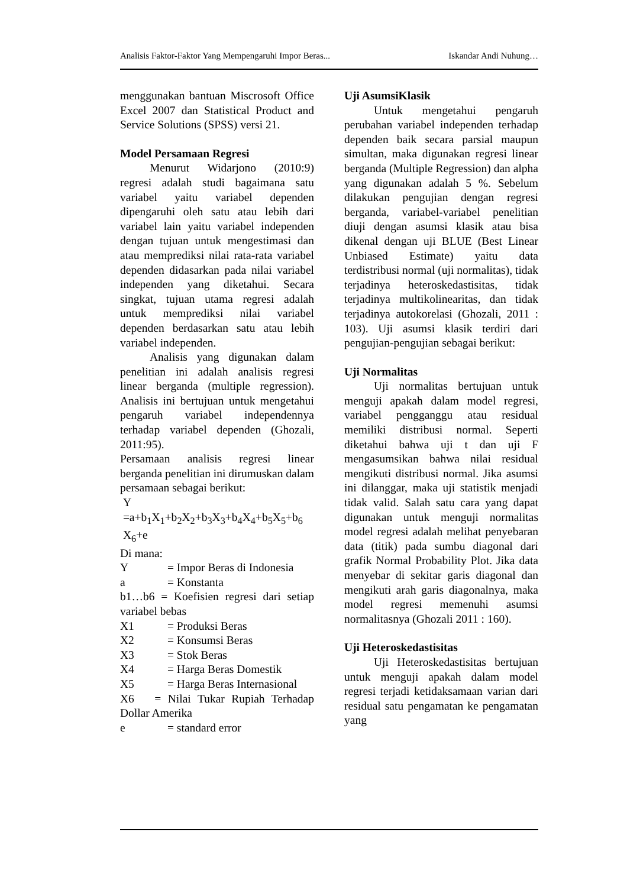Analisis Faktor-Faktor Yang Mempengaruhi Impor Beras... Iskandar Andi Nuhung…
menggunakan bantuan Miscrosoft Office Excel 2007 dan Statistical Product and Service Solutions (SPSS) versi 21.
Model Persamaan Regresi
Menurut Widarjono (2010:9) regresi adalah studi bagaimana satu variabel yaitu variabel dependen dipengaruhi oleh satu atau lebih dari variabel lain yaitu variabel independen dengan tujuan untuk mengestimasi dan atau memprediksi nilai rata-rata variabel dependen didasarkan pada nilai variabel independen yang diketahui. Secara singkat, tujuan utama regresi adalah untuk memprediksi nilai variabel dependen berdasarkan satu atau lebih variabel independen.
Analisis yang digunakan dalam penelitian ini adalah analisis regresi linear berganda (multiple regression). Analisis ini bertujuan untuk mengetahui pengaruh variabel independennya terhadap variabel dependen (Ghozali, 2011:95).
Persamaan analisis regresi linear berganda penelitian ini dirumuskan dalam persamaan sebagai berikut:
Y
=a+b<sub>1</sub>X<sub>1</sub>+b<sub>2</sub>X<sub>2</sub>+b<sub>3</sub>X<sub>3</sub>+b<sub>4</sub>X<sub>4</sub>+b<sub>5</sub>X<sub>5</sub>+b<sub>6</sub>
X<sub>6</sub>+e
Di mana:
Y = Impor Beras di Indonesia
a = Konstanta
b1…b6 = Koefisien regresi dari setiap variabel bebas
X1 = Produksi Beras
X2 = Konsumsi Beras
X3 = Stok Beras
X4 = Harga Beras Domestik
X5 = Harga Beras Internasional
X6 = Nilai Tukar Rupiah Terhadap Dollar Amerika
e = standard error
Uji AsumsiKlasik
Untuk mengetahui pengaruh perubahan variabel independen terhadap dependen baik secara parsial maupun simultan, maka digunakan regresi linear berganda (Multiple Regression) dan alpha yang digunakan adalah 5 %. Sebelum dilakukan pengujian dengan regresi berganda, variabel-variabel penelitian diuji dengan asumsi klasik atau bisa dikenal dengan uji BLUE (Best Linear Unbiased Estimate) yaitu data terdistribusi normal (uji normalitas), tidak terjadinya heteroskedastisitas, tidak terjadinya multikolinearitas, dan tidak terjadinya autokorelasi (Ghozali, 2011 : 103). Uji asumsi klasik terdiri dari pengujian-pengujian sebagai berikut:
Uji Normalitas
Uji normalitas bertujuan untuk menguji apakah dalam model regresi, variabel pengganggu atau residual memiliki distribusi normal. Seperti diketahui bahwa uji t dan uji F mengasumsikan bahwa nilai residual mengikuti distribusi normal. Jika asumsi ini dilanggar, maka uji statistik menjadi tidak valid. Salah satu cara yang dapat digunakan untuk menguji normalitas model regresi adalah melihat penyebaran data (titik) pada sumbu diagonal dari grafik Normal Probability Plot. Jika data menyebar di sekitar garis diagonal dan mengikuti arah garis diagonalnya, maka model regresi memenuhi asumsi normalitasnya (Ghozali 2011 : 160).
Uji Heteroskedastisitas
Uji Heteroskedastisitas bertujuan untuk menguji apakah dalam model regresi terjadi ketidaksamaan varian dari residual satu pengamatan ke pengamatan yang